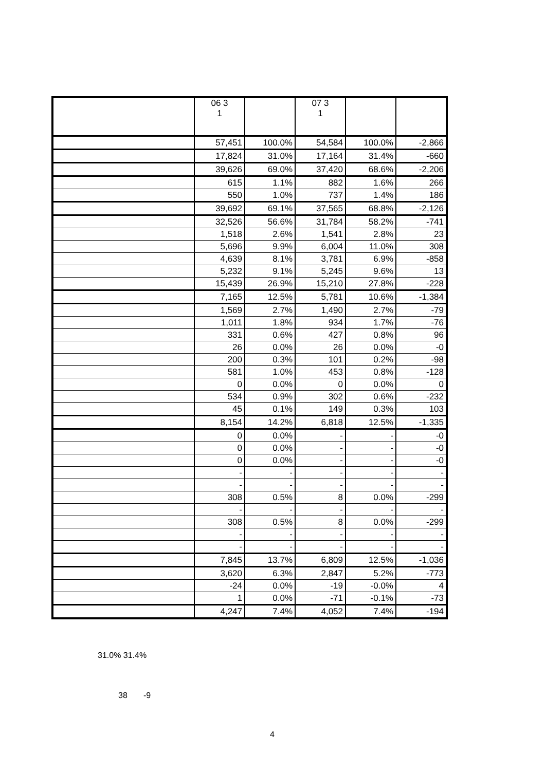| | 06 3 1 | | 07 3 1 | | |
| --- | --- | --- | --- | --- | --- |
| | 57,451 | 100.0% | 54,584 | 100.0% | -2,866 |
| | 17,824 | 31.0% | 17,164 | 31.4% | -660 |
| | 39,626 | 69.0% | 37,420 | 68.6% | -2,206 |
| | 615 | 1.1% | 882 | 1.6% | 266 |
| | 550 | 1.0% | 737 | 1.4% | 186 |
| | 39,692 | 69.1% | 37,565 | 68.8% | -2,126 |
| | 32,526 | 56.6% | 31,784 | 58.2% | -741 |
| | 1,518 | 2.6% | 1,541 | 2.8% | 23 |
| | 5,696 | 9.9% | 6,004 | 11.0% | 308 |
| | 4,639 | 8.1% | 3,781 | 6.9% | -858 |
| | 5,232 | 9.1% | 5,245 | 9.6% | 13 |
| | 15,439 | 26.9% | 15,210 | 27.8% | -228 |
| | 7,165 | 12.5% | 5,781 | 10.6% | -1,384 |
| | 1,569 | 2.7% | 1,490 | 2.7% | -79 |
| | 1,011 | 1.8% | 934 | 1.7% | -76 |
| | 331 | 0.6% | 427 | 0.8% | 96 |
| | 26 | 0.0% | 26 | 0.0% | -0 |
| | 200 | 0.3% | 101 | 0.2% | -98 |
| | 581 | 1.0% | 453 | 0.8% | -128 |
| | 0 | 0.0% | 0 | 0.0% | 0 |
| | 534 | 0.9% | 302 | 0.6% | -232 |
| | 45 | 0.1% | 149 | 0.3% | 103 |
| | 8,154 | 14.2% | 6,818 | 12.5% | -1,335 |
| | 0 | 0.0% | - | - | -0 |
| | 0 | 0.0% | - | - | -0 |
| | 0 | 0.0% | - | - | -0 |
| | - | - | - | - | - |
| | - | - | - | - | - |
| | 308 | 0.5% | 8 | 0.0% | -299 |
| | - | - | - | - | - |
| | 308 | 0.5% | 8 | 0.0% | -299 |
| | - | - | - | - | - |
| | - | - | - | - | - |
| | 7,845 | 13.7% | 6,809 | 12.5% | -1,036 |
| | 3,620 | 6.3% | 2,847 | 5.2% | -773 |
| | -24 | 0.0% | -19 | -0.0% | 4 |
| | 1 | 0.0% | -71 | -0.1% | -73 |
| | 4,247 | 7.4% | 4,052 | 7.4% | -194 |
31.0% 31.4%
38 -9
4